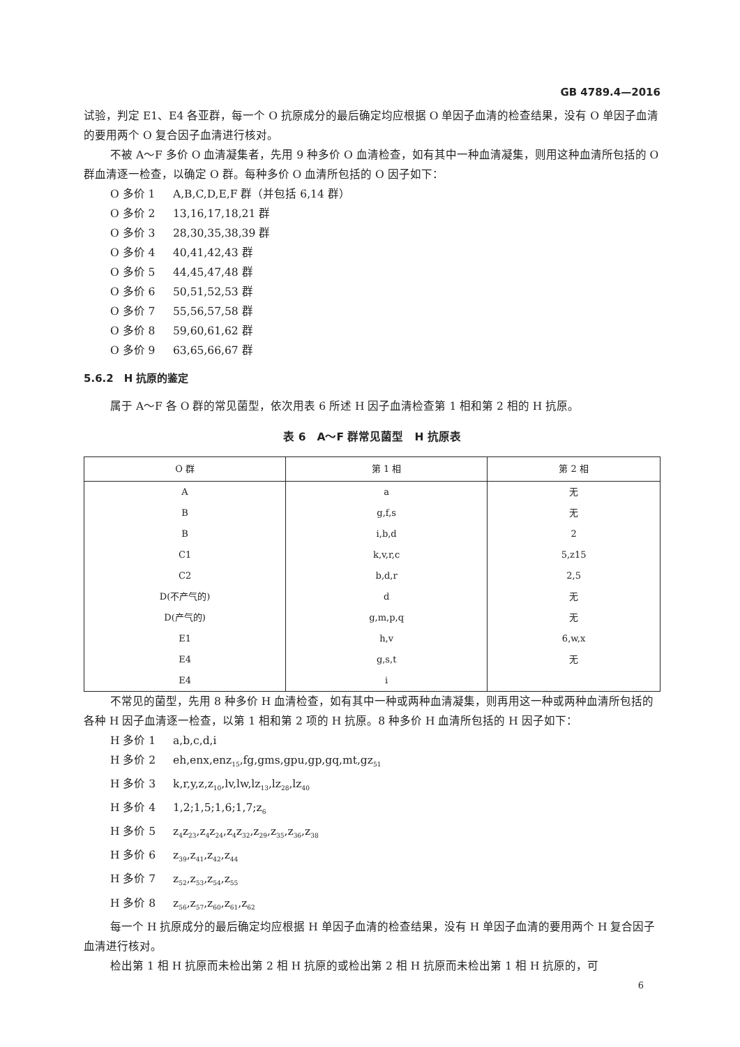GB 4789.4—2016
试验，判定 E1、E4 各亚群，每一个 O 抗原成分的最后确定均应根据 O 单因子血清的检查结果，没有 O 单因子血清的要用两个 O 复合因子血清进行核对。
不被 A～F 多价 O 血清凝集者，先用 9 种多价 O 血清检查，如有其中一种血清凝集，则用这种血清所包括的 O 群血清逐一检查，以确定 O 群。每种多价 O 血清所包括的 O 因子如下：
O 多价 1 A,B,C,D,E,F 群（并包括 6,14 群）
O 多价 2 13,16,17,18,21 群
O 多价 3 28,30,35,38,39 群
O 多价 4 40,41,42,43 群
O 多价 5 44,45,47,48 群
O 多价 6 50,51,52,53 群
O 多价 7 55,56,57,58 群
O 多价 8 59,60,61,62 群
O 多价 9 63,65,66,67 群
5.6.2　H 抗原的鉴定
属于 A～F 各 O 群的常见菌型，依次用表 6 所述 H 因子血清检查第 1 相和第 2 相的 H 抗原。
表 6　A～F 群常见菌型　H 抗原表
| O 群 | 第 1 相 | 第 2 相 |
| --- | --- | --- |
| A | a | 无 |
| B | g,f,s | 无 |
| B | i,b,d | 2 |
| C1 | k,v,r,c | 5,z15 |
| C2 | b,d,r | 2,5 |
| D(不产气的) | d | 无 |
| D(产气的) | g,m,p,q | 无 |
| E1 | h,v | 6,w,x |
| E4 | g,s,t | 无 |
| E4 | i | |
不常见的菌型，先用 8 种多价 H 血清检查，如有其中一种或两种血清凝集，则再用这一种或两种血清所包括的各种 H 因子血清逐一检查，以第 1 相和第 2 项的 H 抗原。8 种多价 H 血清所包括的 H 因子如下：
H 多价 1 a,b,c,d,i
H 多价 2 eh,enx,enz<sub>15</sub>,fg,gms,gpu,gp,gq,mt,gz<sub>51</sub>
H 多价 3 k,r,y,z,z<sub>10</sub>,lv,lw,lz<sub>13</sub>,lz<sub>28</sub>,lz<sub>40</sub>
H 多价 4 1,2;1,5;1,6;1,7;z<sub>6</sub>
H 多价 5 z<sub>4</sub>z<sub>23</sub>,z<sub>4</sub>z<sub>24</sub>,z<sub>4</sub>z<sub>32</sub>,z<sub>29</sub>,z<sub>35</sub>,z<sub>36</sub>,z<sub>38</sub>
H 多价 6 z<sub>39</sub>,z<sub>41</sub>,z<sub>42</sub>,z<sub>44</sub>
H 多价 7 z<sub>52</sub>,z<sub>53</sub>,z<sub>54</sub>,z<sub>55</sub>
H 多价 8 z<sub>56</sub>,z<sub>57</sub>,z<sub>60</sub>,z<sub>61</sub>,z<sub>62</sub>
每一个 H 抗原成分的最后确定均应根据 H 单因子血清的检查结果，没有 H 单因子血清的要用两个 H 复合因子血清进行核对。
检出第 1 相 H 抗原而未检出第 2 相 H 抗原的或检出第 2 相 H 抗原而未检出第 1 相 H 抗原的，可
6